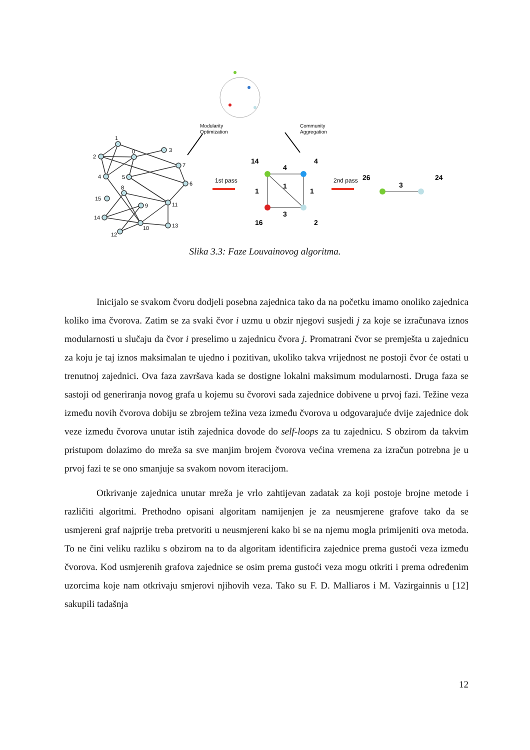1
2
0
3
7
4
5
6
8
15
9
11
14
10
13
12
Modularity
Optimization
Community
Aggregation
1st pass
2nd pass
14
4
4
1
1
1
3
16
2
26
3
24
Slika 3.3: Faze Louvainovog algoritma.
Inicijalo se svakom čvoru dodjeli posebna zajednica tako da na početku imamo onoliko zajednica koliko ima čvorova. Zatim se za svaki čvor i uzmu u obzir njegovi susjedi j za koje se izračunava iznos modularnosti u slučaju da čvor i preselimo u zajednicu čvora j. Promatrani čvor se premješta u zajednicu za koju je taj iznos maksimalan te ujedno i pozitivan, ukoliko takva vrijednost ne postoji čvor će ostati u trenutnoj zajednici. Ova faza završava kada se dostigne lokalni maksimum modularnosti. Druga faza se sastoji od generiranja novog grafa u kojemu su čvorovi sada zajednice dobivene u prvoj fazi. Težine veza između novih čvorova dobiju se zbrojem težina veza između čvorova u odgovarajuće dvije zajednice dok veze između čvorova unutar istih zajednica dovode do self-loops za tu zajednicu. S obzirom da takvim pristupom dolazimo do mreža sa sve manjim brojem čvorova većina vremena za izračun potrebna je u prvoj fazi te se ono smanjuje sa svakom novom iteracijom.
Otkrivanje zajednica unutar mreža je vrlo zahtijevan zadatak za koji postoje brojne metode i različiti algoritmi. Prethodno opisani algoritam namijenjen je za neusmjerene grafove tako da se usmjereni graf najprije treba pretvoriti u neusmjereni kako bi se na njemu mogla primijeniti ova metoda. To ne čini veliku razliku s obzirom na to da algoritam identificira zajednice prema gustoći veza između čvorova. Kod usmjerenih grafova zajednice se osim prema gustoći veza mogu otkriti i prema određenim uzorcima koje nam otkrivaju smjerovi njihovih veza. Tako su F. D. Malliaros i M. Vazirgainnis u [12] sakupili tadašnja
12